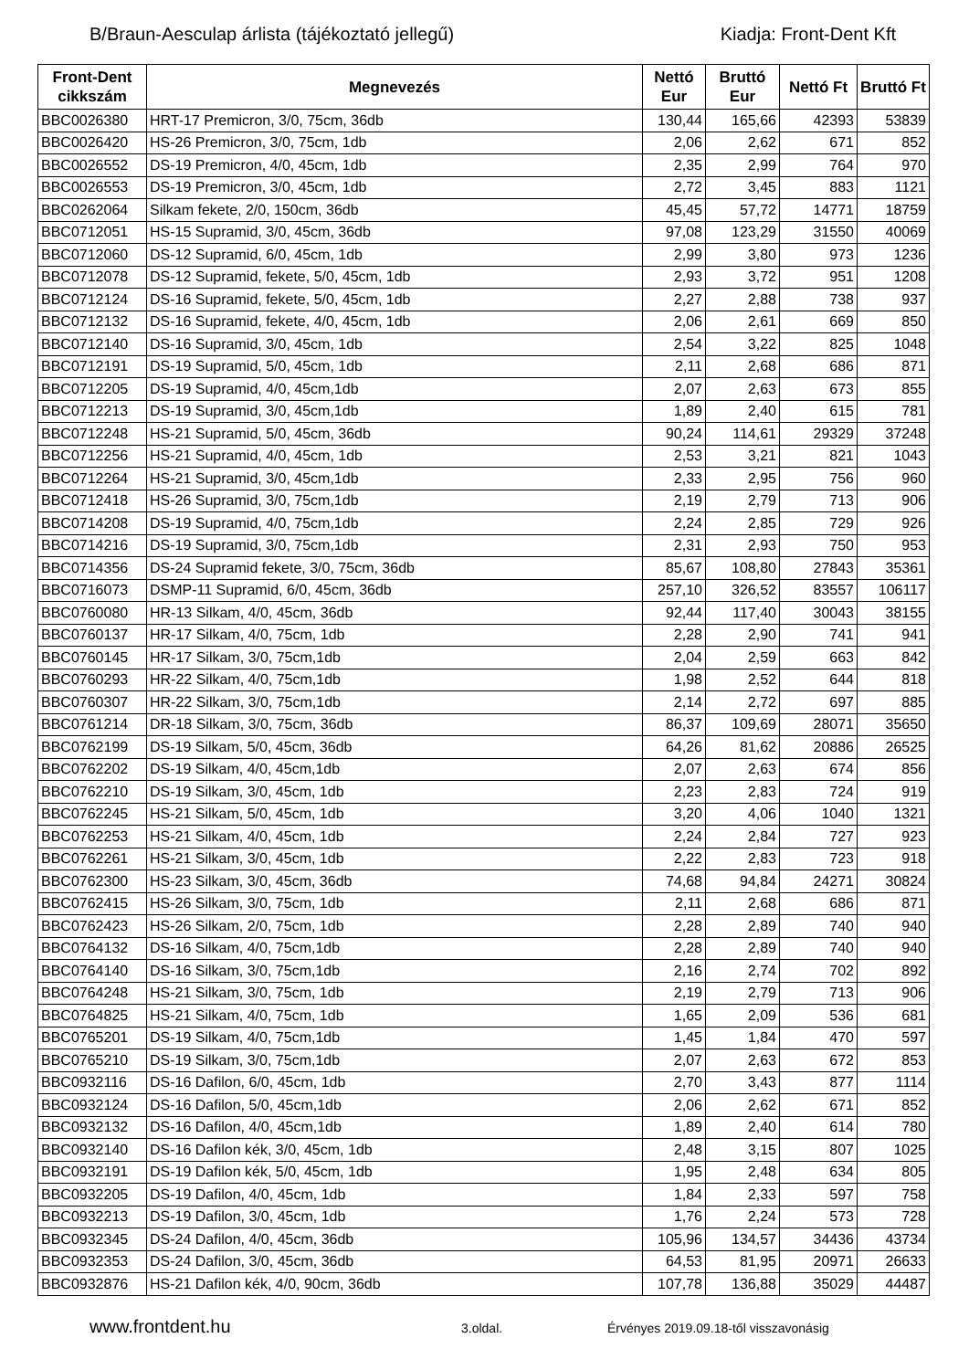B/Braun-Aesculap árlista (tájékoztató jellegű) Kiadja: Front-Dent Kft
| Front-Dent cikkszám | Megnevezés | Nettó Eur | Bruttó Eur | Nettó Ft | Bruttó Ft |
| --- | --- | --- | --- | --- | --- |
| BBC0026380 | HRT-17 Premicron, 3/0, 75cm, 36db | 130,44 | 165,66 | 42393 | 53839 |
| BBC0026420 | HS-26 Premicron, 3/0, 75cm, 1db | 2,06 | 2,62 | 671 | 852 |
| BBC0026552 | DS-19 Premicron, 4/0, 45cm, 1db | 2,35 | 2,99 | 764 | 970 |
| BBC0026553 | DS-19 Premicron, 3/0, 45cm, 1db | 2,72 | 3,45 | 883 | 1121 |
| BBC0262064 | Silkam fekete, 2/0, 150cm, 36db | 45,45 | 57,72 | 14771 | 18759 |
| BBC0712051 | HS-15 Supramid, 3/0, 45cm, 36db | 97,08 | 123,29 | 31550 | 40069 |
| BBC0712060 | DS-12 Supramid, 6/0, 45cm, 1db | 2,99 | 3,80 | 973 | 1236 |
| BBC0712078 | DS-12 Supramid, fekete, 5/0, 45cm, 1db | 2,93 | 3,72 | 951 | 1208 |
| BBC0712124 | DS-16 Supramid, fekete, 5/0, 45cm, 1db | 2,27 | 2,88 | 738 | 937 |
| BBC0712132 | DS-16 Supramid, fekete, 4/0, 45cm, 1db | 2,06 | 2,61 | 669 | 850 |
| BBC0712140 | DS-16 Supramid, 3/0, 45cm, 1db | 2,54 | 3,22 | 825 | 1048 |
| BBC0712191 | DS-19 Supramid, 5/0, 45cm, 1db | 2,11 | 2,68 | 686 | 871 |
| BBC0712205 | DS-19 Supramid, 4/0, 45cm,1db | 2,07 | 2,63 | 673 | 855 |
| BBC0712213 | DS-19 Supramid, 3/0, 45cm,1db | 1,89 | 2,40 | 615 | 781 |
| BBC0712248 | HS-21 Supramid, 5/0, 45cm, 36db | 90,24 | 114,61 | 29329 | 37248 |
| BBC0712256 | HS-21 Supramid, 4/0, 45cm, 1db | 2,53 | 3,21 | 821 | 1043 |
| BBC0712264 | HS-21 Supramid, 3/0, 45cm,1db | 2,33 | 2,95 | 756 | 960 |
| BBC0712418 | HS-26 Supramid, 3/0, 75cm,1db | 2,19 | 2,79 | 713 | 906 |
| BBC0714208 | DS-19 Supramid, 4/0, 75cm,1db | 2,24 | 2,85 | 729 | 926 |
| BBC0714216 | DS-19 Supramid, 3/0, 75cm,1db | 2,31 | 2,93 | 750 | 953 |
| BBC0714356 | DS-24 Supramid fekete, 3/0, 75cm, 36db | 85,67 | 108,80 | 27843 | 35361 |
| BBC0716073 | DSMP-11 Supramid, 6/0, 45cm, 36db | 257,10 | 326,52 | 83557 | 106117 |
| BBC0760080 | HR-13 Silkam, 4/0, 45cm, 36db | 92,44 | 117,40 | 30043 | 38155 |
| BBC0760137 | HR-17 Silkam, 4/0, 75cm, 1db | 2,28 | 2,90 | 741 | 941 |
| BBC0760145 | HR-17 Silkam, 3/0, 75cm,1db | 2,04 | 2,59 | 663 | 842 |
| BBC0760293 | HR-22 Silkam, 4/0, 75cm,1db | 1,98 | 2,52 | 644 | 818 |
| BBC0760307 | HR-22 Silkam, 3/0, 75cm,1db | 2,14 | 2,72 | 697 | 885 |
| BBC0761214 | DR-18 Silkam, 3/0, 75cm, 36db | 86,37 | 109,69 | 28071 | 35650 |
| BBC0762199 | DS-19 Silkam, 5/0, 45cm, 36db | 64,26 | 81,62 | 20886 | 26525 |
| BBC0762202 | DS-19 Silkam, 4/0, 45cm,1db | 2,07 | 2,63 | 674 | 856 |
| BBC0762210 | DS-19 Silkam, 3/0, 45cm, 1db | 2,23 | 2,83 | 724 | 919 |
| BBC0762245 | HS-21 Silkam, 5/0, 45cm, 1db | 3,20 | 4,06 | 1040 | 1321 |
| BBC0762253 | HS-21 Silkam, 4/0, 45cm, 1db | 2,24 | 2,84 | 727 | 923 |
| BBC0762261 | HS-21 Silkam, 3/0, 45cm, 1db | 2,22 | 2,83 | 723 | 918 |
| BBC0762300 | HS-23 Silkam, 3/0, 45cm, 36db | 74,68 | 94,84 | 24271 | 30824 |
| BBC0762415 | HS-26 Silkam, 3/0, 75cm, 1db | 2,11 | 2,68 | 686 | 871 |
| BBC0762423 | HS-26 Silkam, 2/0, 75cm, 1db | 2,28 | 2,89 | 740 | 940 |
| BBC0764132 | DS-16 Silkam, 4/0, 75cm,1db | 2,28 | 2,89 | 740 | 940 |
| BBC0764140 | DS-16 Silkam, 3/0, 75cm,1db | 2,16 | 2,74 | 702 | 892 |
| BBC0764248 | HS-21 Silkam, 3/0, 75cm, 1db | 2,19 | 2,79 | 713 | 906 |
| BBC0764825 | HS-21 Silkam, 4/0, 75cm, 1db | 1,65 | 2,09 | 536 | 681 |
| BBC0765201 | DS-19 Silkam, 4/0, 75cm,1db | 1,45 | 1,84 | 470 | 597 |
| BBC0765210 | DS-19 Silkam, 3/0, 75cm,1db | 2,07 | 2,63 | 672 | 853 |
| BBC0932116 | DS-16 Dafilon, 6/0, 45cm, 1db | 2,70 | 3,43 | 877 | 1114 |
| BBC0932124 | DS-16 Dafilon, 5/0, 45cm,1db | 2,06 | 2,62 | 671 | 852 |
| BBC0932132 | DS-16 Dafilon, 4/0, 45cm,1db | 1,89 | 2,40 | 614 | 780 |
| BBC0932140 | DS-16 Dafilon kék, 3/0, 45cm, 1db | 2,48 | 3,15 | 807 | 1025 |
| BBC0932191 | DS-19 Dafilon kék, 5/0, 45cm, 1db | 1,95 | 2,48 | 634 | 805 |
| BBC0932205 | DS-19 Dafilon, 4/0, 45cm, 1db | 1,84 | 2,33 | 597 | 758 |
| BBC0932213 | DS-19 Dafilon, 3/0, 45cm, 1db | 1,76 | 2,24 | 573 | 728 |
| BBC0932345 | DS-24 Dafilon, 4/0, 45cm, 36db | 105,96 | 134,57 | 34436 | 43734 |
| BBC0932353 | DS-24 Dafilon, 3/0, 45cm, 36db | 64,53 | 81,95 | 20971 | 26633 |
| BBC0932876 | HS-21 Dafilon kék, 4/0, 90cm, 36db | 107,78 | 136,88 | 35029 | 44487 |
www.frontdent.hu 3.oldal. Érvényes 2019.09.18-től visszavonásig